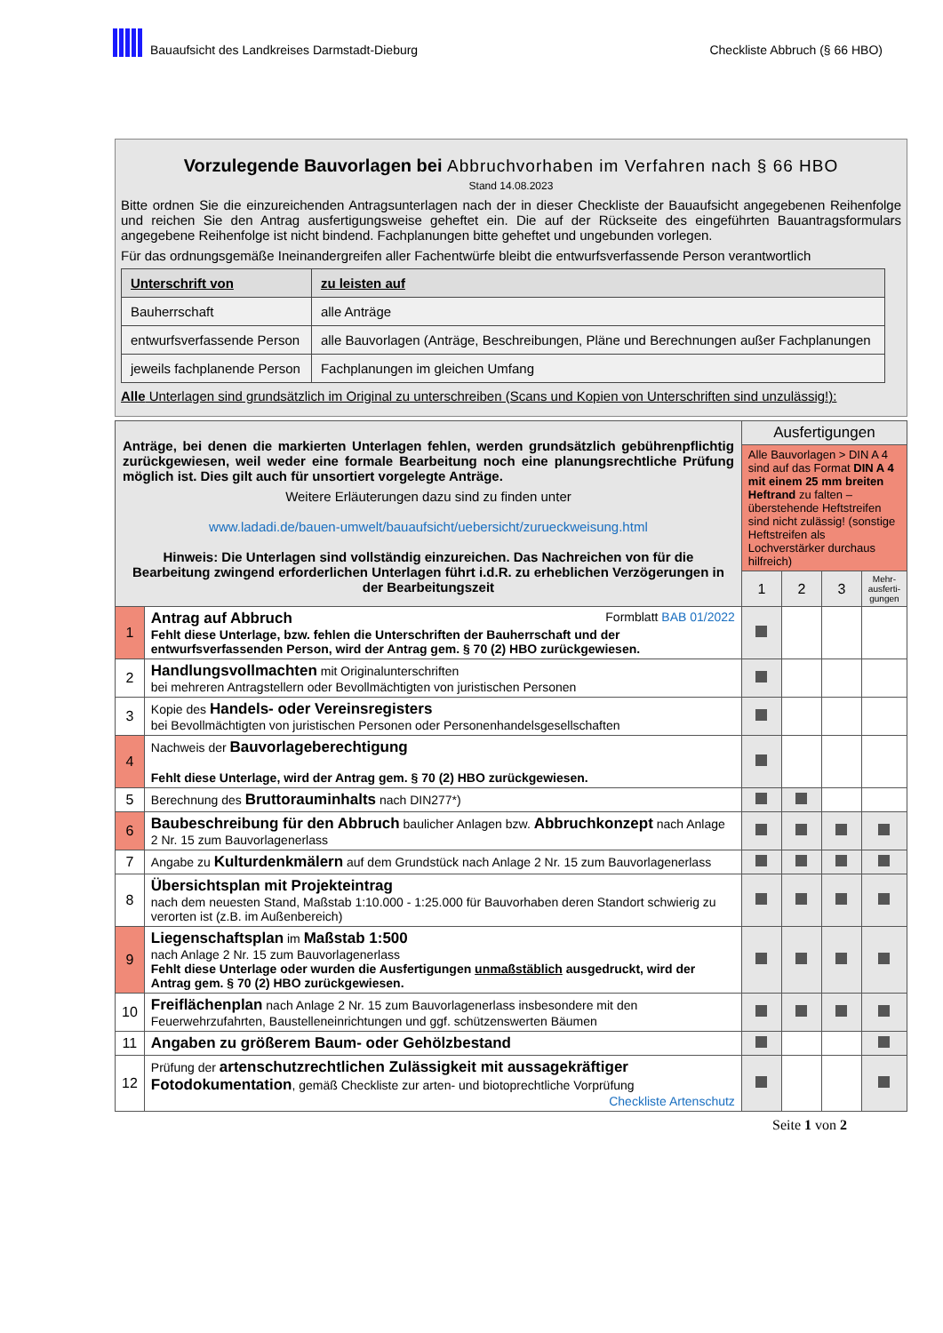Bauaufsicht des Landkreises Darmstadt-Dieburg
Checkliste Abbruch (§ 66 HBO)
Vorzulegende Bauvorlagen bei Abbruchvorhaben im Verfahren nach § 66 HBO
Stand 14.08.2023
Bitte ordnen Sie die einzureichenden Antragsunterlagen nach der in dieser Checkliste der Bauaufsicht angegebenen Reihenfolge und reichen Sie den Antrag ausfertigungsweise geheftet ein. Die auf der Rückseite des eingeführten Bauantragsformulars angegebene Reihenfolge ist nicht bindend. Fachplanungen bitte geheftet und ungebunden vorlegen.
Für das ordnungsgemäße Ineinandergreifen aller Fachentwürfe bleibt die entwurfsverfassende Person verantwortlich
| Unterschrift von | zu leisten auf |
| --- | --- |
| Bauherrschaft | alle Anträge |
| entwurfsverfassende Person | alle Bauvorlagen (Anträge, Beschreibungen, Pläne und Berechnungen außer Fachplanungen |
| jeweils fachplanende Person | Fachplanungen im gleichen Umfang |
Alle Unterlagen sind grundsätzlich im Original zu unterschreiben (Scans und Kopien von Unterschriften sind unzulässig!):
| Anträge, bei denen die markierten Unterlagen fehlen, werden grundsätzlich gebührenpflichtig zurückgewiesen, weil weder eine formale Bearbeitung noch eine planungsrechtliche Prüfung möglich ist. Dies gilt auch für unsortiert vorgelegte Anträge. Weitere Erläuterungen dazu sind zu finden unter www.ladadi.de/bauen-umwelt/bauaufsicht/uebersicht/zurueckweisung.html Hinweis: Die Unterlagen sind vollständig einzureichen. Das Nachreichen von für die Bearbeitung zwingend erforderlichen Unterlagen führt i.d.R. zu erheblichen Verzögerungen in der Bearbeitungszeit | | Ausfertigungen | | | |
| | | Alle Bauvorlagen > DIN A 4 sind auf das Format DIN A 4 mit einem 25 mm breiten Heftrand zu falten – überstehende Heftstreifen sind nicht zulässig! (sonstige Heftstreifen als Lochverstärker durchaus hilfreich) | | | |
| | | 1 | 2 | 3 | Mehr-ausferti-gungen |
| 1 | Antrag auf Abbruch Formblatt BAB 01/2022 Fehlt diese Unterlage, bzw. fehlen die Unterschriften der Bauherrschaft und der entwurfsverfassenden Person, wird der Antrag gem. § 70 (2) HBO zurückgewiesen. | | | | |
| 2 | Handlungsvollmachten mit Originalunterschriften bei mehreren Antragstellern oder Bevollmächtigten von juristischen Personen | | | | |
| 3 | Kopie des Handels- oder Vereinsregisters bei Bevollmächtigten von juristischen Personen oder Personenhandelsgesellschaften | | | | |
| 4 | Nachweis der Bauvorlageberechtigung Fehlt diese Unterlage, wird der Antrag gem. § 70 (2) HBO zurückgewiesen. | | | | |
| 5 | Berechnung des Bruttorauminhalts nach DIN277*) | | | | |
| 6 | Baubeschreibung für den Abbruch baulicher Anlagen bzw. Abbruchkonzept nach Anlage 2 Nr. 15 zum Bauvorlagenerlass | | | | |
| 7 | Angabe zu Kulturdenkmälern auf dem Grundstück nach Anlage 2 Nr. 15 zum Bauvorlagenerlass | | | | |
| 8 | Übersichtsplan mit Projekteintrag nach dem neuesten Stand, Maßstab 1:10.000 - 1:25.000 für Bauvorhaben deren Standort schwierig zu verorten ist (z.B. im Außenbereich) | | | | |
| 9 | Liegenschaftsplan im Maßstab 1:500 nach Anlage 2 Nr. 15 zum Bauvorlagenerlass Fehlt diese Unterlage oder wurden die Ausfertigungen unmaßstäblich ausgedruckt, wird der Antrag gem. § 70 (2) HBO zurückgewiesen. | | | | |
| 10 | Freiflächenplan nach Anlage 2 Nr. 15 zum Bauvorlagenerlass insbesondere mit den Feuerwehrzufahrten, Baustelleneinrichtungen und ggf. schützenswerten Bäumen | | | | |
| 11 | Angaben zu größerem Baum- oder Gehölzbestand | | | | |
| 12 | Prüfung der artenschutzrechtlichen Zulässigkeit mit aussagekräftiger Fotodokumentation , gemäß Checkliste zur arten- und biotoprechtliche Vorprüfung Checkliste Artenschutz | | | | |
Seite 1 von 2